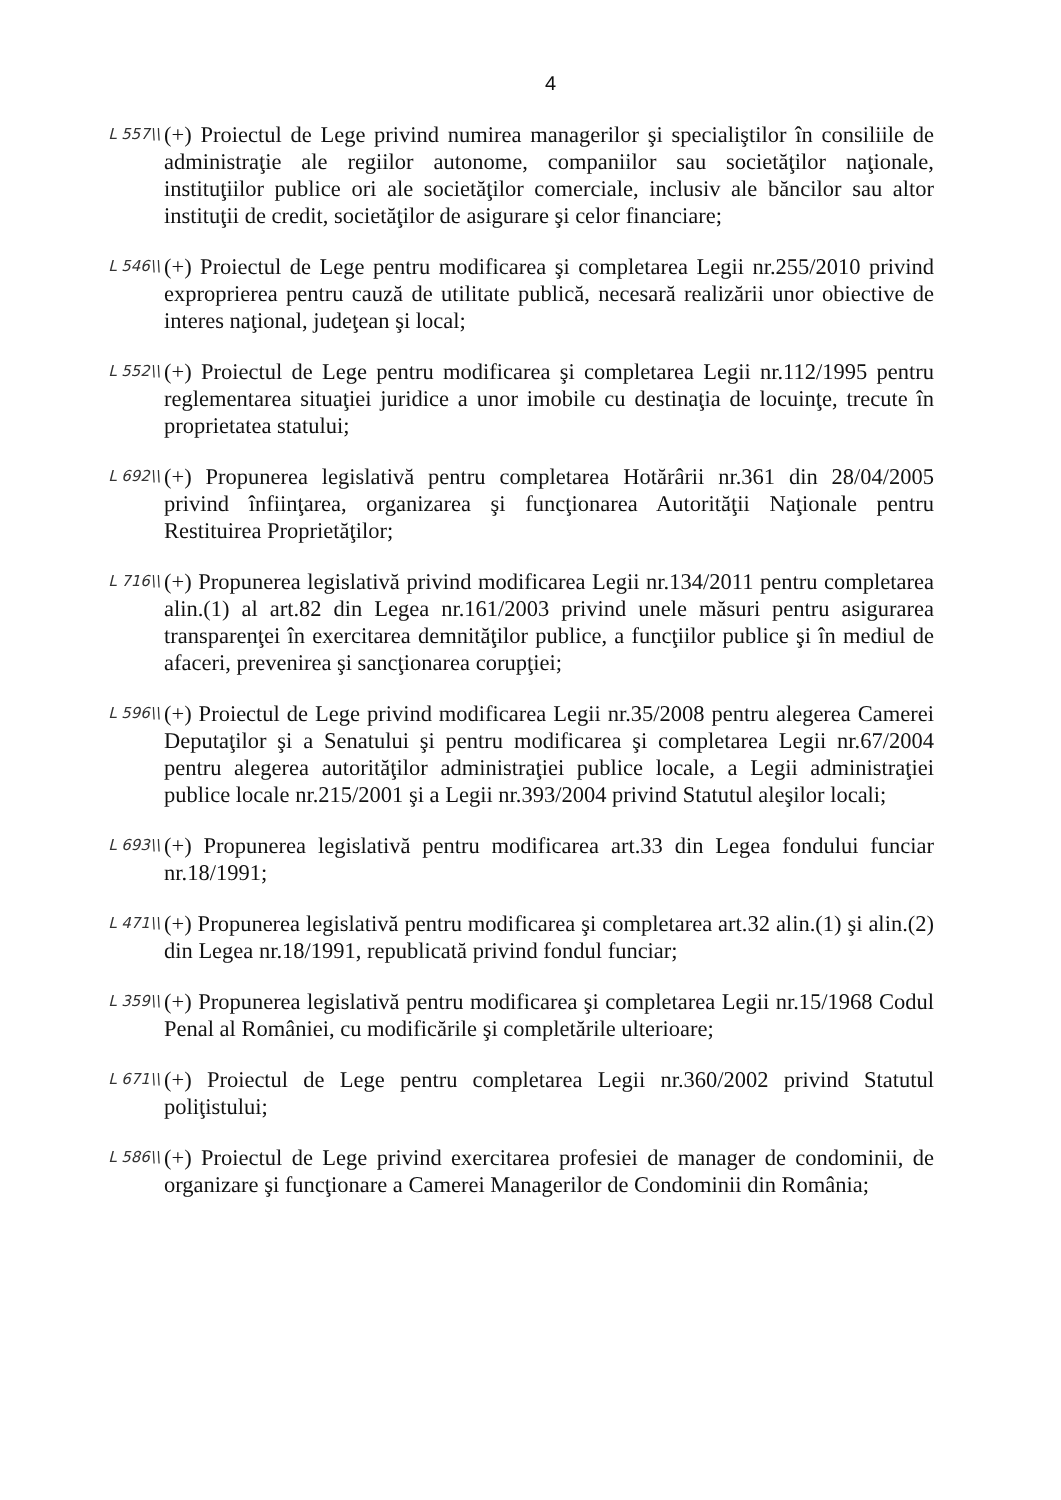4
L 557\\
(+) Proiectul de Lege privind numirea managerilor şi specialiştilor în consiliile de administraţie ale regiilor autonome, companiilor sau societăţilor naţionale, instituţiilor publice ori ale societăţilor comerciale, inclusiv ale băncilor sau altor instituţii de credit, societăţilor de asigurare şi celor financiare;
L 546\\
(+) Proiectul de Lege pentru modificarea şi completarea Legii nr.255/2010 privind exproprierea pentru cauză de utilitate publică, necesară realizării unor obiective de interes naţional, judeţean şi local;
L 552\\
(+) Proiectul de Lege pentru modificarea şi completarea Legii nr.112/1995 pentru reglementarea situaţiei juridice a unor imobile cu destinaţia de locuinţe, trecute în proprietatea statului;
L 692\\
(+) Propunerea legislativă pentru completarea Hotărârii nr.361 din 28/04/2005 privind înfiinţarea, organizarea şi funcţionarea Autorităţii Naţionale pentru Restituirea Proprietăţilor;
L 716\\
(+) Propunerea legislativă privind modificarea Legii nr.134/2011 pentru completarea alin.(1) al art.82 din Legea nr.161/2003 privind unele măsuri pentru asigurarea transparenţei în exercitarea demnităţilor publice, a funcţiilor publice şi în mediul de afaceri, prevenirea şi sancţionarea corupţiei;
L 596\\
(+) Proiectul de Lege privind modificarea Legii nr.35/2008 pentru alegerea Camerei Deputaţilor şi a Senatului şi pentru modificarea şi completarea Legii nr.67/2004 pentru alegerea autorităţilor administraţiei publice locale, a Legii administraţiei publice locale nr.215/2001 şi a Legii nr.393/2004 privind Statutul aleşilor locali;
L 693\\
(+) Propunerea legislativă pentru modificarea art.33 din Legea fondului funciar nr.18/1991;
L 471\\
(+) Propunerea legislativă pentru modificarea şi completarea art.32 alin.(1) şi alin.(2) din Legea nr.18/1991, republicată privind fondul funciar;
L 359\\
(+) Propunerea legislativă pentru modificarea şi completarea Legii nr.15/1968 Codul Penal al României, cu modificările şi completările ulterioare;
L 671\\
(+) Proiectul de Lege pentru completarea Legii nr.360/2002 privind Statutul poliţistului;
L 586\\
(+) Proiectul de Lege privind exercitarea profesiei de manager de condominii, de organizare şi funcţionare a Camerei Managerilor de Condominii din România;